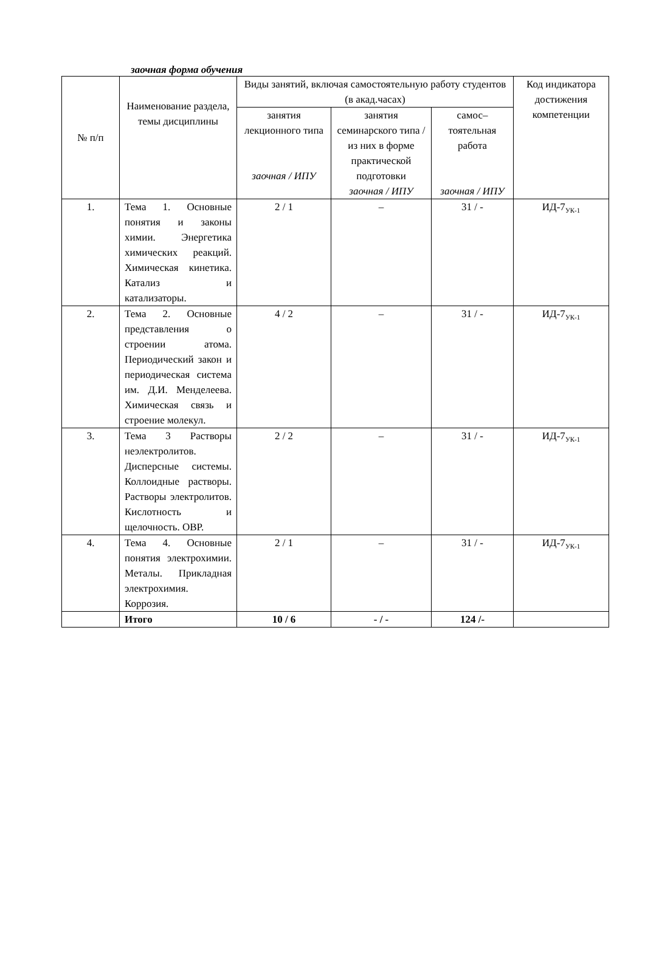заочная форма обучения
| № п/п | Наименование раздела, темы дисциплины | Виды занятий, включая самостоятельную работу студентов (в акад.часах) | | | Код индикатора достижения компетенции |
| --- | --- | --- | --- | --- | --- |
| | | занятия лекционного типа заочная / ИПУ | занятия семинарского типа / из них в форме практической подготовки заочная / ИПУ | самос–тоятельная работа заочная / ИПУ | |
| 1. | Тема 1. Основные понятия и законы химии. Энергетика химических реакций. Химическая кинетика. Катализ и катализаторы. | 2 / 1 | – | 31 / - | ИД-7<sub>УК-1</sub> |
| 2. | Тема 2. Основные представления о строении атома. Периодический закон и периодическая система им. Д.И. Менделеева. Химическая связь и строение молекул. | 4 / 2 | – | 31 / - | ИД-7<sub>УК-1</sub> |
| 3. | Тема 3 Растворы неэлектролитов. Дисперсные системы. Коллоидные растворы. Растворы электролитов. Кислотность и щелочность. ОВР. | 2 / 2 | – | 31 / - | ИД-7<sub>УК-1</sub> |
| 4. | Тема 4. Основные понятия электрохимии. Металы. Прикладная электрохимия. Коррозия. | 2 / 1 | – | 31 / - | ИД-7<sub>УК-1</sub> |
| | Итого | 10 / 6 | - / - | 124 /- | |